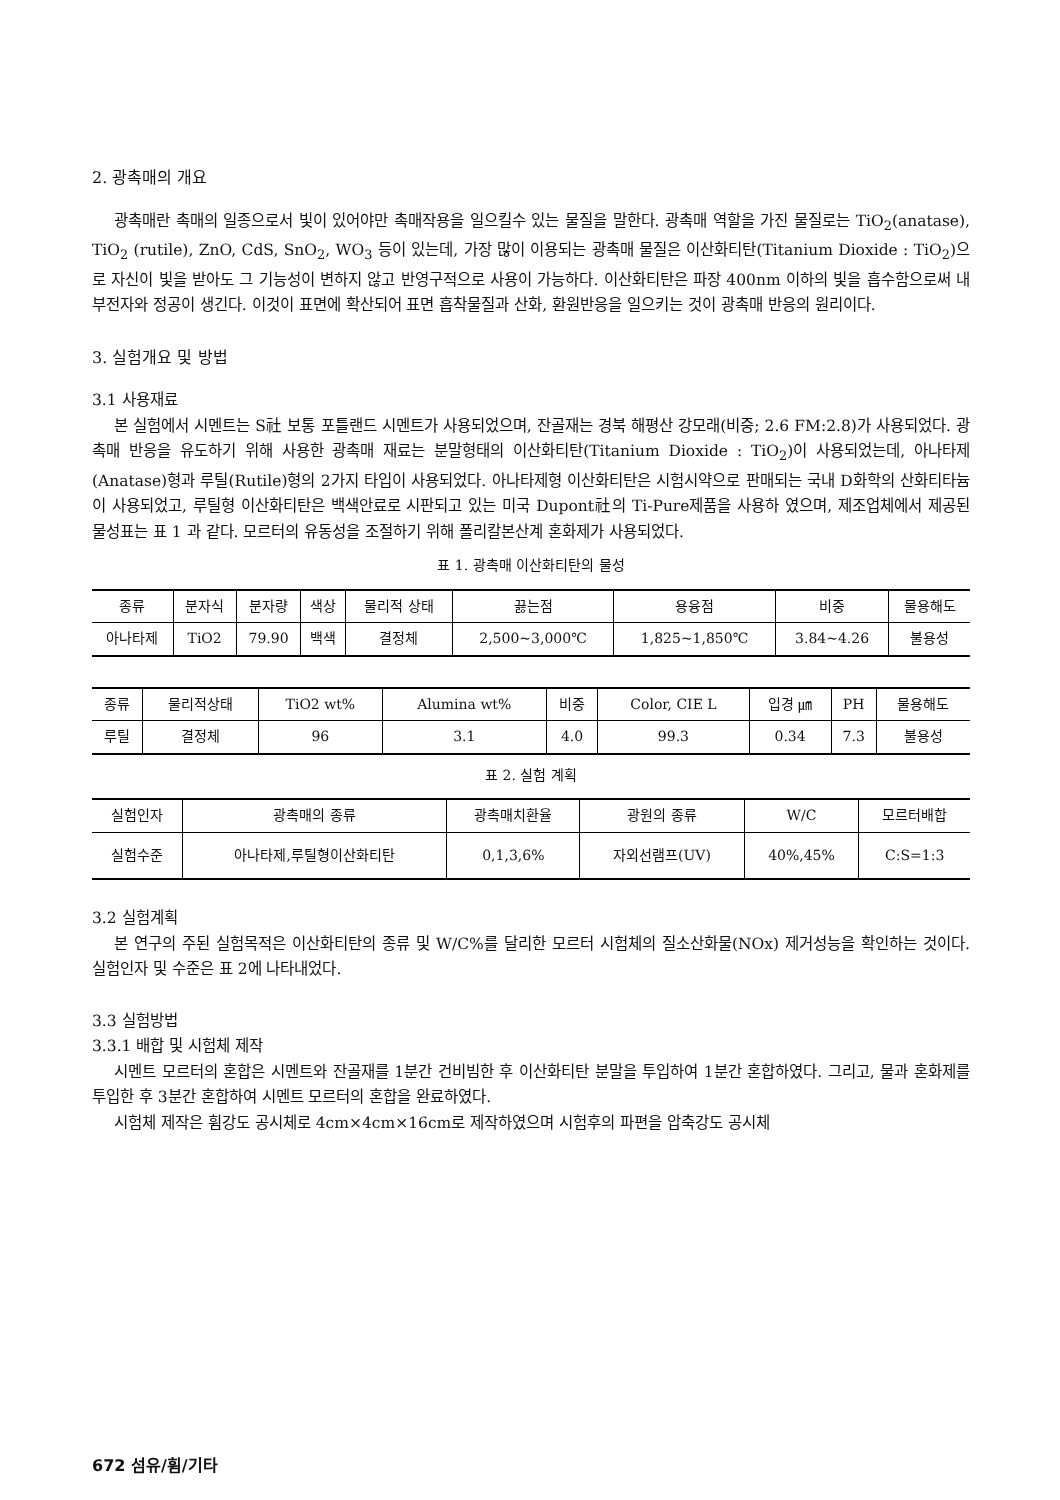2. 광촉매의 개요
광촉매란 촉매의 일종으로서 빛이 있어야만 촉매작용을 일으킬수 있는 물질을 말한다. 광촉매 역할을 가진 물질로는 TiO<sub>2</sub>(anatase), TiO<sub>2</sub> (rutile), ZnO, CdS, SnO<sub>2</sub>, WO<sub>3</sub> 등이 있는데, 가장 많이 이용되는 광촉매 물질은 이산화티탄(Titanium Dioxide : TiO<sub>2</sub>)으로 자신이 빛을 받아도 그 기능성이 변하지 않고 반영구적으로 사용이 가능하다. 이산화티탄은 파장 400nm 이하의 빛을 흡수함으로써 내부전자와 정공이 생긴다. 이것이 표면에 확산되어 표면 흡착물질과 산화, 환원반응을 일으키는 것이 광촉매 반응의 원리이다.
3. 실험개요 및 방법
3.1 사용재료
본 실험에서 시멘트는 S社 보통 포틀랜드 시멘트가 사용되었으며, 잔골재는 경북 해평산 강모래(비중; 2.6 FM:2.8)가 사용되었다. 광촉매 반응을 유도하기 위해 사용한 광촉매 재료는 분말형태의 이산화티탄(Titanium Dioxide : TiO<sub>2</sub>)이 사용되었는데, 아나타제(Anatase)형과 루틸(Rutile)형의 2가지 타입이 사용되었다. 아나타제형 이산화티탄은 시험시약으로 판매되는 국내 D화학의 산화티타늄이 사용되었고, 루틸형 이산화티탄은 백색안료로 시판되고 있는 미국 Dupont社의 Ti-Pure제품을 사용하 였으며, 제조업체에서 제공된 물성표는 표 1 과 같다. 모르터의 유동성을 조절하기 위해 폴리칼본산계 혼화제가 사용되었다.
표 1. 광촉매 이산화티탄의 물성
| 종류 | 분자식 | 분자량 | 색상 | 물리적 상태 | 끓는점 | 용융점 | 비중 | 물용해도 |
| --- | --- | --- | --- | --- | --- | --- | --- | --- |
| 아나타제 | TiO2 | 79.90 | 백색 | 결정체 | 2,500~3,000℃ | 1,825~1,850℃ | 3.84~4.26 | 불용성 |
| 종류 | 물리적상태 | TiO2 wt% | Alumina wt% | 비중 | Color, CIE L | 입경 ㎛ | PH | 물용해도 |
| --- | --- | --- | --- | --- | --- | --- | --- | --- |
| 루틸 | 결정체 | 96 | 3.1 | 4.0 | 99.3 | 0.34 | 7.3 | 불용성 |
표 2. 실험 계획
| 실험인자 | 광촉매의 종류 | 광촉매치환율 | 광원의 종류 | W/C | 모르터배합 |
| --- | --- | --- | --- | --- | --- |
| 실험수준 | 아나타제,루틸형이산화티탄 | 0,1,3,6% | 자외선램프(UV) | 40%,45% | C:S=1:3 |
3.2 실험계획
본 연구의 주된 실험목적은 이산화티탄의 종류 및 W/C%를 달리한 모르터 시험체의 질소산화물(NOx) 제거성능을 확인하는 것이다. 실험인자 및 수준은 표 2에 나타내었다.
3.3 실험방법
3.3.1 배합 및 시험체 제작
시멘트 모르터의 혼합은 시멘트와 잔골재를 1분간 건비빔한 후 이산화티탄 분말을 투입하여 1분간 혼합하였다. 그리고, 물과 혼화제를 투입한 후 3분간 혼합하여 시멘트 모르터의 혼합을 완료하였다.
시험체 제작은 휨강도 공시체로 4cm×4cm×16cm로 제작하였으며 시험후의 파편을 압축강도 공시체
672 섬유/휨/기타